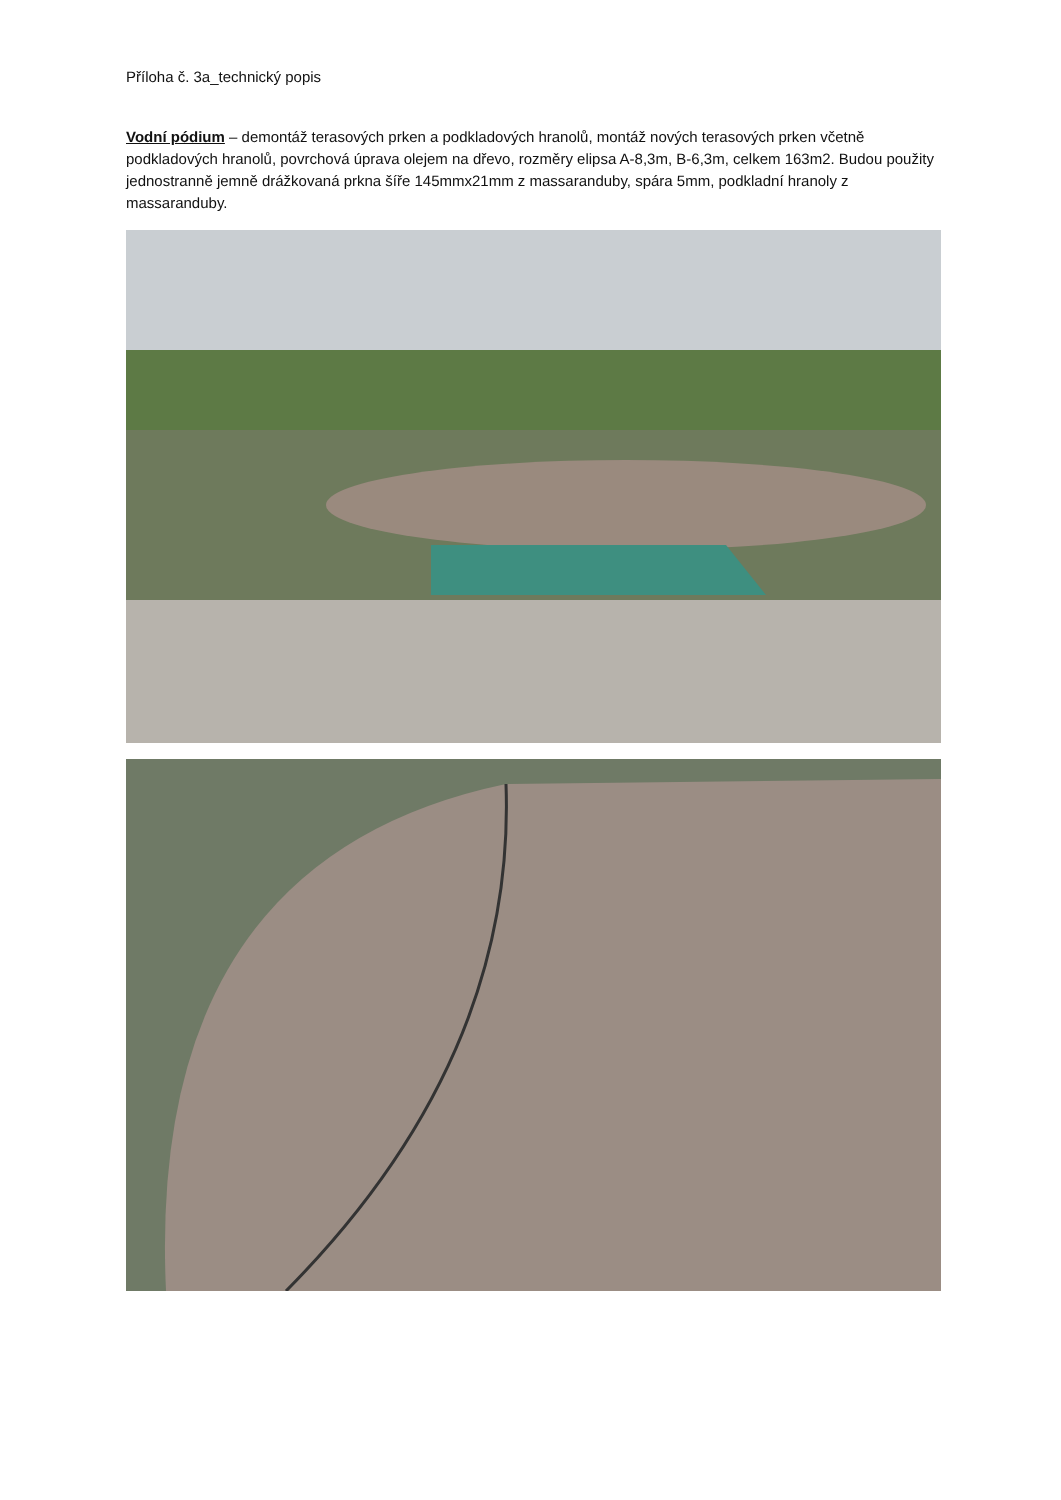Příloha č. 3a_technický popis
Vodní pódium – demontáž terasových prken a podkladových hranolů, montáž nových terasových prken včetně podkladových hranolů, povrchová úprava olejem na dřevo, rozměry elipsa A-8,3m, B-6,3m, celkem 163m2. Budou použity jednostranně jemně drážkovaná prkna šíře 145mmx21mm z massaranduby, spára 5mm, podkladní hranoly z massaranduby.